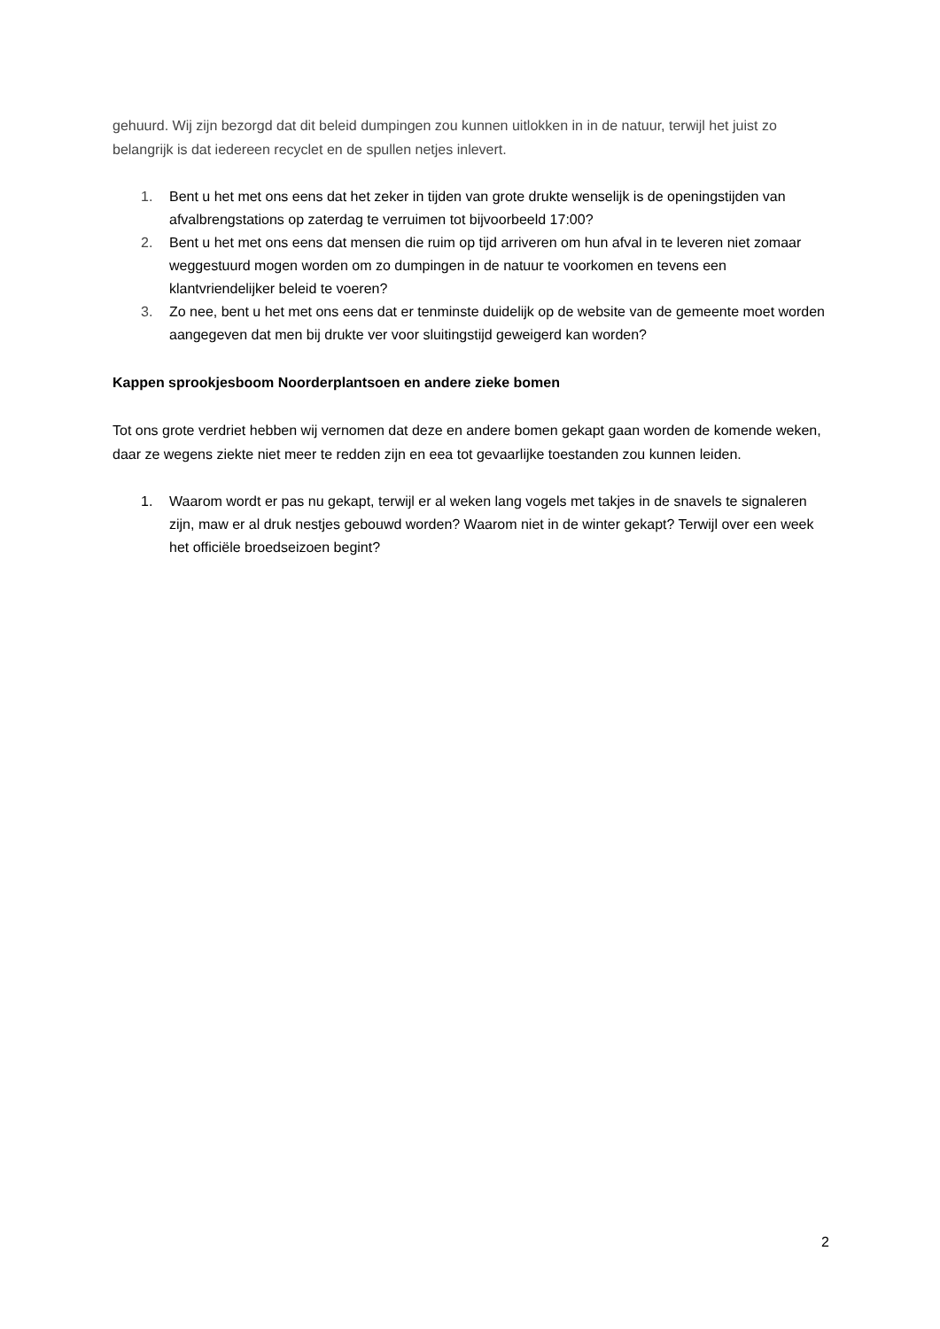gehuurd. Wij zijn bezorgd dat dit beleid dumpingen zou kunnen uitlokken in in de natuur, terwijl het juist zo belangrijk is dat iedereen recyclet en de spullen netjes inlevert.
1. Bent u het met ons eens dat het zeker in tijden van grote drukte wenselijk is de openingstijden van afvalbrengstations op zaterdag te verruimen tot bijvoorbeeld 17:00?
2. Bent u het met ons eens dat mensen die ruim op tijd arriveren om hun afval in te leveren niet zomaar weggestuurd mogen worden om zo dumpingen in de natuur te voorkomen en tevens een klantvriendelijker beleid te voeren?
3. Zo nee, bent u het met ons eens dat er tenminste duidelijk op de website van de gemeente moet worden aangegeven dat men bij drukte ver voor sluitingstijd geweigerd kan worden?
Kappen sprookjesboom Noorderplantsoen en andere zieke bomen
Tot ons grote verdriet hebben wij vernomen dat deze en andere bomen gekapt gaan worden de komende weken, daar ze wegens ziekte niet meer te redden zijn en eea tot gevaarlijke toestanden zou kunnen leiden.
1. Waarom wordt er pas nu gekapt, terwijl er al weken lang vogels met takjes in de snavels te signaleren zijn, maw er al druk nestjes gebouwd worden? Waarom niet in de winter gekapt? Terwijl over een week het officiële broedseizoen begint?
2